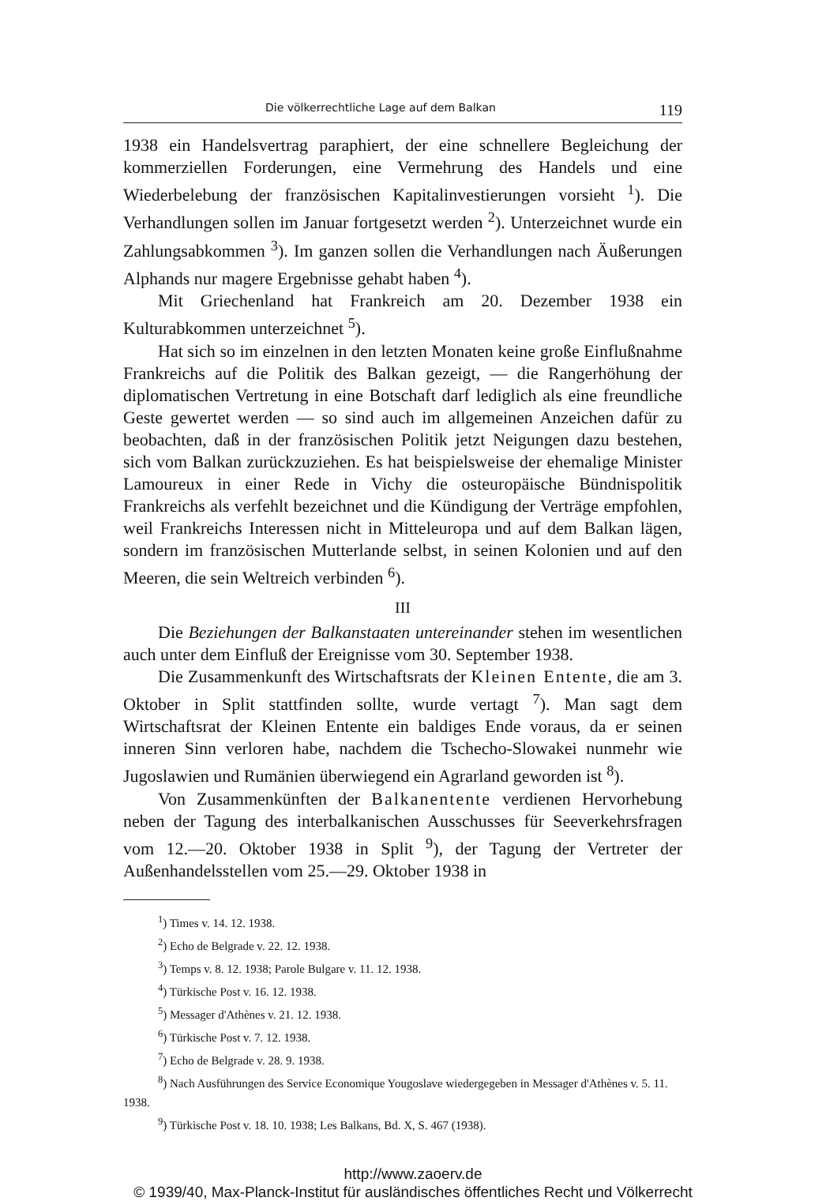Die völkerrechtliche Lage auf dem Balkan 119
1938 ein Handelsvertrag paraphiert, der eine schnellere Begleichung der kommerziellen Forderungen, eine Vermehrung des Handels und eine Wiederbelebung der französischen Kapitalinvestierungen vorsieht <sup>1</sup>). Die Verhandlungen sollen im Januar fortgesetzt werden <sup>2</sup>). Unterzeichnet wurde ein Zahlungsabkommen <sup>3</sup>). Im ganzen sollen die Verhandlungen nach Äußerungen Alphands nur magere Ergebnisse gehabt haben <sup>4</sup>).
Mit Griechenland hat Frankreich am 20. Dezember 1938 ein Kulturabkommen unterzeichnet <sup>5</sup>).
Hat sich so im einzelnen in den letzten Monaten keine große Einflußnahme Frankreichs auf die Politik des Balkan gezeigt, — die Rangerhöhung der diplomatischen Vertretung in eine Botschaft darf lediglich als eine freundliche Geste gewertet werden — so sind auch im allgemeinen Anzeichen dafür zu beobachten, daß in der französischen Politik jetzt Neigungen dazu bestehen, sich vom Balkan zurückzuziehen. Es hat beispielsweise der ehemalige Minister Lamoureux in einer Rede in Vichy die osteuropäische Bündnispolitik Frankreichs als verfehlt bezeichnet und die Kündigung der Verträge empfohlen, weil Frankreichs Interessen nicht in Mitteleuropa und auf dem Balkan lägen, sondern im französischen Mutterlande selbst, in seinen Kolonien und auf den Meeren, die sein Weltreich verbinden <sup>6</sup>).
III
Die Beziehungen der Balkanstaaten untereinander stehen im wesentlichen auch unter dem Einfluß der Ereignisse vom 30. September 1938.
Die Zusammenkunft des Wirtschaftsrats der Kleinen Entente, die am 3. Oktober in Split stattfinden sollte, wurde vertagt <sup>7</sup>). Man sagt dem Wirtschaftsrat der Kleinen Entente ein baldiges Ende voraus, da er seinen inneren Sinn verloren habe, nachdem die Tschecho-Slowakei nunmehr wie Jugoslawien und Rumänien überwiegend ein Agrarland geworden ist <sup>8</sup>).
Von Zusammenkünften der Balkanentente verdienen Hervorhebung neben der Tagung des interbalkanischen Ausschusses für Seeverkehrsfragen vom 12.—20. Oktober 1938 in Split <sup>9</sup>), der Tagung der Vertreter der Außenhandelsstellen vom 25.—29. Oktober 1938 in
<sup>1</sup>) Times v. 14. 12. 1938.
<sup>2</sup>) Echo de Belgrade v. 22. 12. 1938.
<sup>3</sup>) Temps v. 8. 12. 1938; Parole Bulgare v. 11. 12. 1938.
<sup>4</sup>) Türkische Post v. 16. 12. 1938.
<sup>5</sup>) Messager d'Athènes v. 21. 12. 1938.
<sup>6</sup>) Türkische Post v. 7. 12. 1938.
<sup>7</sup>) Echo de Belgrade v. 28. 9. 1938.
<sup>8</sup>) Nach Ausführungen des Service Economique Yougoslave wiedergegeben in Messager d'Athènes v. 5. 11. 1938.
<sup>9</sup>) Türkische Post v. 18. 10. 1938; Les Balkans, Bd. X, S. 467 (1938).
http://www.zaoerv.de
© 1939/40, Max-Planck-Institut für ausländisches öffentliches Recht und Völkerrecht